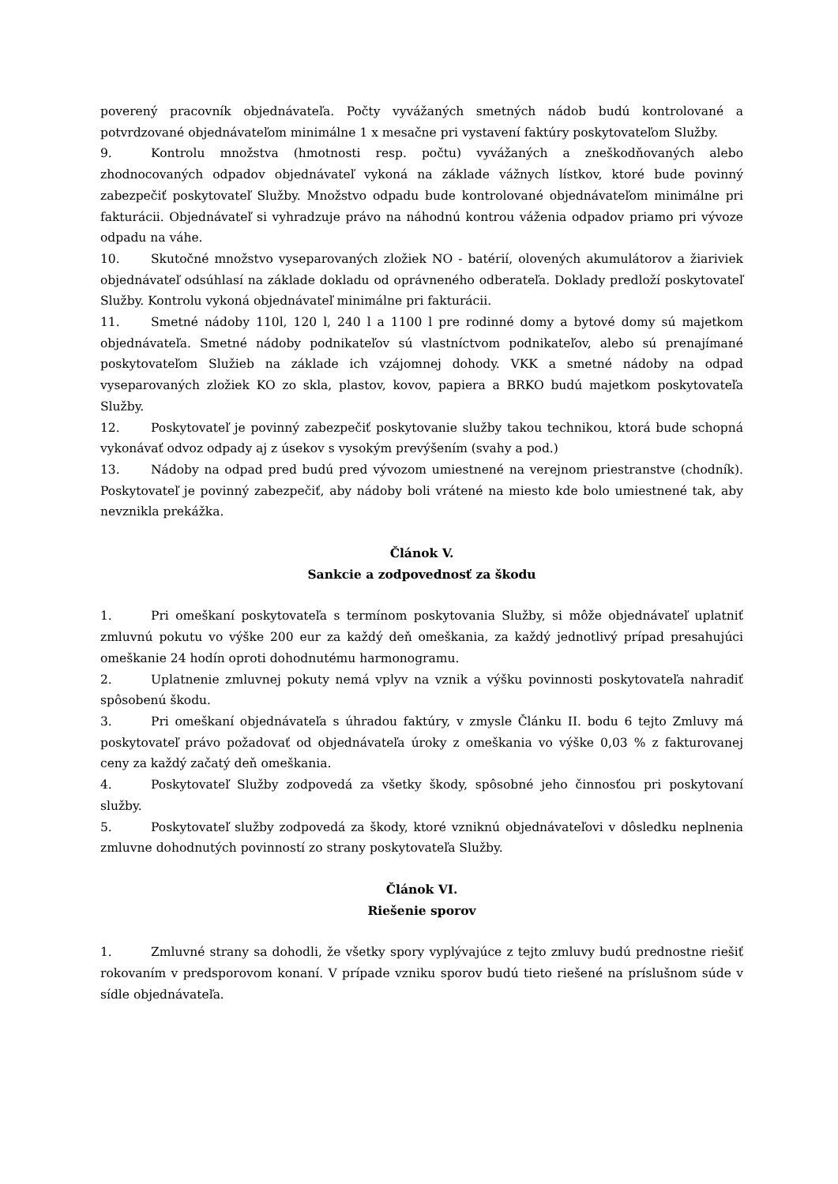poverený pracovník objednávateľa. Počty vyvážaných smetných nádob budú kontrolované a potvrdzované objednávateľom minimálne 1 x mesačne pri vystavení faktúry poskytovateľom Služby.
9. Kontrolu množstva (hmotnosti resp. počtu) vyvážaných a zneškodňovaných alebo zhodnocovaných odpadov objednávateľ vykoná na základe vážnych lístkov, ktoré bude povinný zabezpečiť poskytovateľ Služby. Množstvo odpadu bude kontrolované objednávateľom minimálne pri fakturácii. Objednávateľ si vyhradzuje právo na náhodnú kontrou váženia odpadov priamo pri vývoze odpadu na váhe.
10. Skutočné množstvo vyseparovaných zložiek NO - batérií, olovených akumulátorov a žiariviek objednávateľ odsúhlasí na základe dokladu od oprávneného odberateľa. Doklady predloží poskytovateľ Služby. Kontrolu vykoná objednávateľ minimálne pri fakturácii.
11. Smetné nádoby 110l, 120 l, 240 l a 1100 l pre rodinné domy a bytové domy sú majetkom objednávateľa. Smetné nádoby podnikateľov sú vlastníctvom podnikateľov, alebo sú prenajímané poskytovateľom Služieb na základe ich vzájomnej dohody. VKK a smetné nádoby na odpad vyseparovaných zložiek KO zo skla, plastov, kovov, papiera a BRKO budú majetkom poskytovateľa Služby.
12. Poskytovateľ je povinný zabezpečiť poskytovanie služby takou technikou, ktorá bude schopná vykonávať odvoz odpady aj z úsekov s vysokým prevýšením (svahy a pod.)
13. Nádoby na odpad pred budú pred vývozom umiestnené na verejnom priestranstve (chodník). Poskytovateľ je povinný zabezpečiť, aby nádoby boli vrátené na miesto kde bolo umiestnené tak, aby nevznikla prekážka.
Článok V.
Sankcie a zodpovednosť za škodu
1. Pri omeškaní poskytovateľa s termínom poskytovania Služby, si môže objednávateľ uplatniť zmluvnú pokutu vo výške 200 eur za každý deň omeškania, za každý jednotlivý prípad presahujúci omeškanie 24 hodín oproti dohodnutému harmonogramu.
2. Uplatnenie zmluvnej pokuty nemá vplyv na vznik a výšku povinnosti poskytovateľa nahradiť spôsobenú škodu.
3. Pri omeškaní objednávateľa s úhradou faktúry, v zmysle Článku II. bodu 6 tejto Zmluvy má poskytovateľ právo požadovať od objednávateľa úroky z omeškania vo výške 0,03 % z fakturovanej ceny za každý začatý deň omeškania.
4. Poskytovateľ Služby zodpovedá za všetky škody, spôsobné jeho činnosťou pri poskytovaní služby.
5. Poskytovateľ služby zodpovedá za škody, ktoré vzniknú objednávateľovi v dôsledku neplnenia zmluvne dohodnutých povinností zo strany poskytovateľa Služby.
Článok VI.
Riešenie sporov
1. Zmluvné strany sa dohodli, že všetky spory vyplývajúce z tejto zmluvy budú prednostne riešiť rokovaním v predsporovom konaní. V prípade vzniku sporov budú tieto riešené na príslušnom súde v sídle objednávateľa.